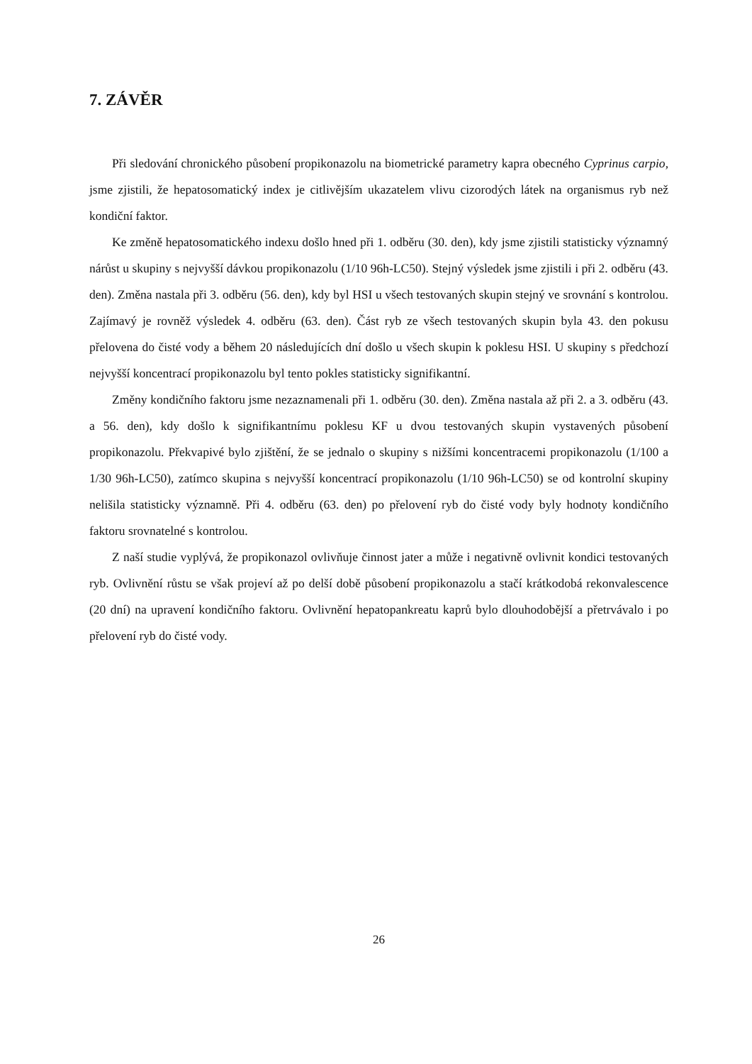7. ZÁVĚR
Při sledování chronického působení propikonazolu na biometrické parametry kapra obecného Cyprinus carpio, jsme zjistili, že hepatosomatický index je citlivějším ukazatelem vlivu cizorodých látek na organismus ryb než kondiční faktor.
Ke změně hepatosomatického indexu došlo hned při 1. odběru (30. den), kdy jsme zjistili statisticky významný nárůst u skupiny s nejvyšší dávkou propikonazolu (1/10 96h-LC50). Stejný výsledek jsme zjistili i při 2. odběru (43. den). Změna nastala při 3. odběru (56. den), kdy byl HSI u všech testovaných skupin stejný ve srovnání s kontrolou. Zajímavý je rovněž výsledek 4. odběru (63. den). Část ryb ze všech testovaných skupin byla 43. den pokusu přelovena do čisté vody a během 20 následujících dní došlo u všech skupin k poklesu HSI. U skupiny s předchozí nejvyšší koncentrací propikonazolu byl tento pokles statisticky signifikantní.
Změny kondičního faktoru jsme nezaznamenali při 1. odběru (30. den). Změna nastala až při 2. a 3. odběru (43. a 56. den), kdy došlo k signifikantnímu poklesu KF u dvou testovaných skupin vystavených působení propikonazolu. Překvapivé bylo zjištění, že se jednalo o skupiny s nižšími koncentracemi propikonazolu (1/100 a 1/30 96h-LC50), zatímco skupina s nejvyšší koncentrací propikonazolu (1/10 96h-LC50) se od kontrolní skupiny nelišila statisticky významně. Při 4. odběru (63. den) po přelovení ryb do čisté vody byly hodnoty kondičního faktoru srovnatelné s kontrolou.
Z naší studie vyplývá, že propikonazol ovlivňuje činnost jater a může i negativně ovlivnit kondici testovaných ryb. Ovlivnění růstu se však projeví až po delší době působení propikonazolu a stačí krátkodobá rekonvalescence (20 dní) na upravení kondičního faktoru. Ovlivnění hepatopankreatu kaprů bylo dlouhodobější a přetrvávalo i po přelovení ryb do čisté vody.
26